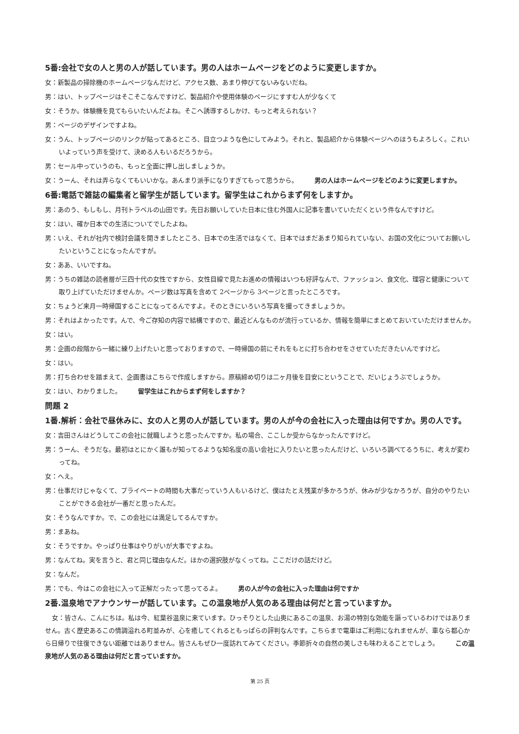5番:会社で女の人と男の人が話しています。男の人はホームページをどのように変更しますか。
女：新製品の掃除機のホームページなんだけど、アクセス数、あまり伸びてないみないだね。
男：はい、トップページはそこそこなんですけど、製品紹介や使用体験のページにすすむ人が少なくて
女：そうか。体験機を見てもらいたいんだよね。そこへ誘導するしかけ、もっと考えられない？
男：ページのデザインですよね。
女：うん、トップページのリンクが貼ってあるところ、目立つような色にしてみよう。それと、製品紹介から体験ページへのほうもよろしく。これいいよっていう声を受けて、決める人もいるだろうから。
男：セール中っていうのも、もっと全面に押し出しましょうか。
女：うーん、それは弄らなくてもいいかな。あんまり派手になりすぎてもって思うから。 男の人はホームページをどのように変更しますか。
6番:電話で雑誌の編集者と留学生が話しています。留学生はこれからまず何をしますか。
男：あのう、もしもし、月刊トラベルの山田です。先日お願いしていた日本に住む外国人に記事を書いていただくという件なんですけど。
女：はい、確か日本での生活についてでしたよね。
男：いえ、それが社内で検討会議を開きましたところ、日本での生活ではなくて、日本ではまだあまり知られていない、お国の文化についてお願いしたいということになったんですが。
女：ああ、いいですね。
男：うちの雑誌の読者層が三四十代の女性ですから、女性目線で見たお進めの情報はいつも好評なんで、ファッション、食文化、理容と健康について取り上げていただけませんか。ページ数は写真を含めて 2ページから 3ページと言ったところです。
女：ちょうど来月一時帰国することになってるんですよ。そのときにいろいろ写真を撮ってきましょうか。
男：それはよかったです。んで、今ご存知の内容で結構ですので、最近どんなものが流行っているか、情報を簡単にまとめておいていただけませんか。
女：はい。
男：企画の段階から一緒に練り上げたいと思っておりますので、一時帰国の前にそれをもとに打ち合わせをさせていただきたいんですけど。
女：はい。
男：打ち合わせを踏まえて、企画書はこちらで作成しますから。原稿締め切りは二ヶ月後を目安にということで、だいじょうぶでしょうか。
女：はい、わかりました。 留学生はこれからまず何をしますか？
問題 2
1番.解析：会社で昼休みに、女の人と男の人が話しています。男の人が今の会社に入った理由は何ですか。男の人です。
女：吉田さんはどうしてこの会社に就職しようと思ったんですか。私の場合、ここしか受からなかったんですけど。
男：うーん、そうだな。最初はとにかく誰もが知ってるような知名度の高い会社に入りたいと思ったんだけど、いろいろ調べてるうちに、考えが変わってね。
女：へえ。
男：仕事だけじゃなくて、プライベートの時間も大事だっていう人もいるけど、僕はたとえ残業が多かろうが、休みが少なかろうが、自分のやりたいことができる会社が一番だと思ったんだ。
女：そうなんですか。で、この会社には満足してるんですか。
男：まあね。
女：そうですか。やっぱり仕事はやりがいが大事ですよね。
男：なんてね。実を言うと、君と同じ理由なんだ。ほかの選択肢がなくってね。ここだけの話だけど。
女：なんだ。
男：でも、今はこの会社に入って正解だったって思ってるよ。 男の人が今の会社に入った理由は何ですか
2番.温泉地でアナウンサーが話しています。この温泉地が人気のある理由は何だと言っていますか。
女：皆さん、こんにちは。私は今、紅葉谷温泉に来ています。ひっそりとした山奥にあるこの温泉、お湯の特別な効能を謳っているわけではありません。古く歴史あるこの情調溢れる町並みが、心を癒してくれるともっぱらの評判なんです。こちらまで電車はご利用になれませんが、車なら都心から日帰りで往復できない距離ではありません。皆さんもぜひ一度訪れてみてください。季節折々の自然の美しさも味わえることでしょう。 この温泉地が人気のある理由は何だと言っていますか。
第 25 页